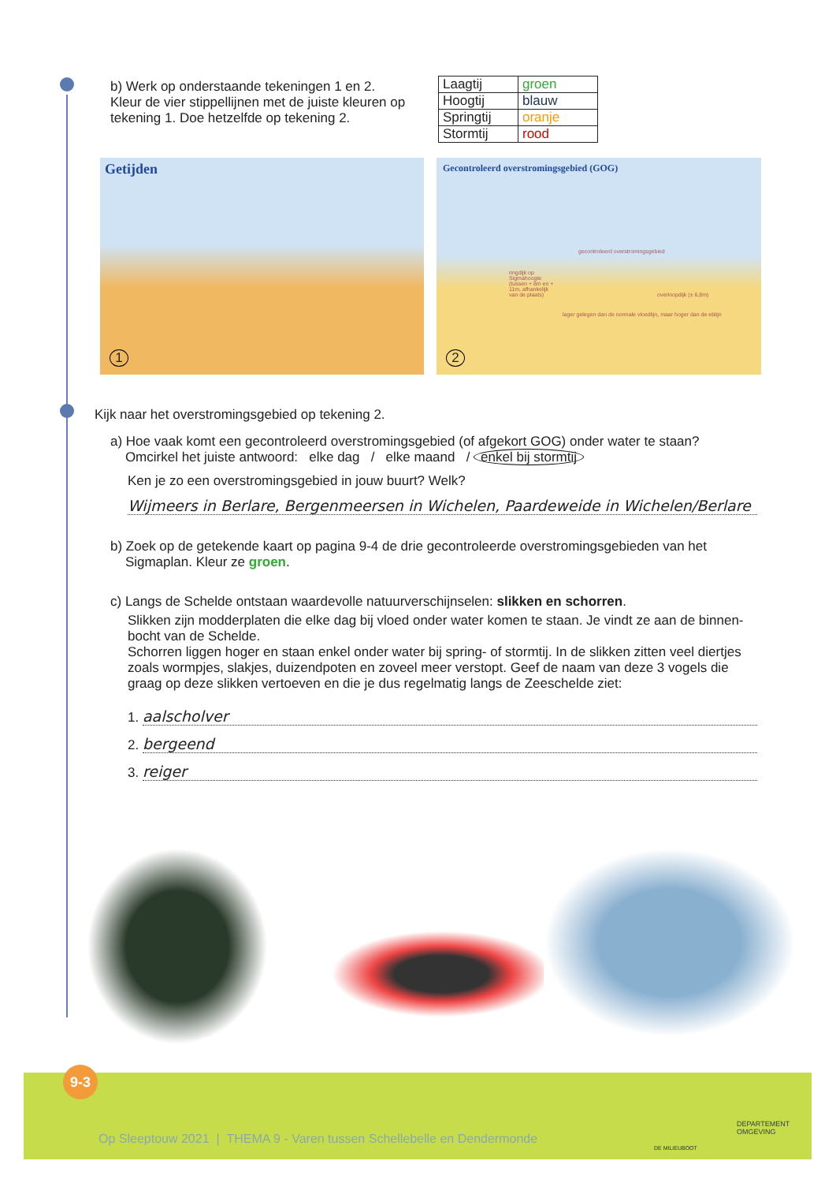b) Werk op onderstaande tekeningen 1 en 2.
Kleur de vier stippellijnen met de juiste kleuren op tekening 1. Doe hetzelfde op tekening 2.
| Laagtij | groen |
| Hoogtij | blauw |
| Springtij | oranje |
| Stormtij | rood |
Getijden
1
Gecontroleerd overstromingsgebied (GOG)
gecontroleerd overstromingsgebied
ringdijk op Sigmahoogte (tussen + 8m en + 11m, afhankelijk van de plaats)
overloopdijk (± 6,8m)
lager gelegen dan de normale vloedlijn, maar hoger dan de eblijn
2
Kijk naar het overstromingsgebied op tekening 2.
a) Hoe vaak komt een gecontroleerd overstromingsgebied (of afgekort GOG) onder water te staan?
Omcirkel het juiste antwoord: elke dag / elke maand / enkel bij stormtij
Ken je zo een overstromingsgebied in jouw buurt? Welk?
Wijmeers in Berlare, Bergenmeersen in Wichelen, Paardeweide in Wichelen/Berlare
b) Zoek op de getekende kaart op pagina 9-4 de drie gecontroleerde overstromingsgebieden van het
Sigmaplan. Kleur ze groen.
c) Langs de Schelde ontstaan waardevolle natuurverschijnselen: slikken en schorren.
Slikken zijn modderplaten die elke dag bij vloed onder water komen te staan. Je vindt ze aan de binnen-bocht van de Schelde.
Schorren liggen hoger en staan enkel onder water bij spring- of stormtij. In de slikken zitten veel diertjes zoals wormpjes, slakjes, duizendpoten en zoveel meer verstopt. Geef de naam van deze 3 vogels die graag op deze slikken vertoeven en die je dus regelmatig langs de Zeeschelde ziet:
1. aalscholver
2. bergeend
3. reiger
9-3
Op Sleeptouw 2021 | THEMA 9 - Varen tussen Schellebelle en Dendermonde
DE MILIEUBOOT
DEPARTEMENT
OMGEVING